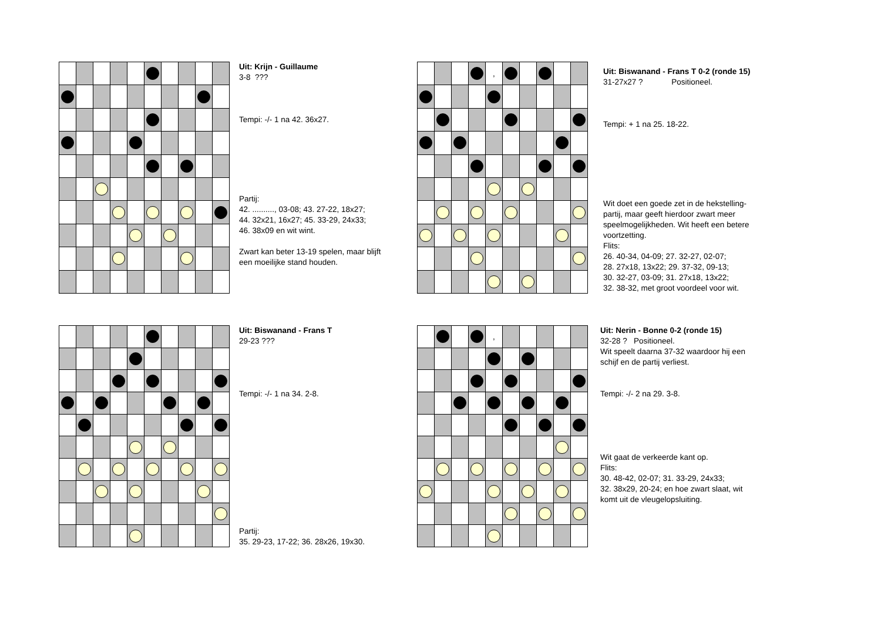Uit: Krijn - Guillaume
3-8 ???
Tempi: -/- 1 na 42. 36x27.
Partij:
42. .........., 03-08; 43. 27-22, 18x27;
44. 32x21, 16x27; 45. 33-29, 24x33;
46. 38x09 en wit wint.
Zwart kan beter 13-19 spelen, maar blijft
een moeilijke stand houden.
| | | | | , | | | | | |
Uit: Biswanand - Frans T 0-2 (ronde 15)
31-27x27 ? Positioneel.
Tempi: + 1 na 25. 18-22.
Wit doet een goede zet in de hekstelling-
partij, maar geeft hierdoor zwart meer
speelmogelijkheden. Wit heeft een betere
voortzetting.
Flits:
26. 40-34, 04-09; 27. 32-27, 02-07;
28. 27x18, 13x22; 29. 37-32, 09-13;
30. 32-27, 03-09; 31. 27x18, 13x22;
32. 38-32, met groot voordeel voor wit.
Uit: Biswanand - Frans T
29-23 ???
Tempi: -/- 1 na 34. 2-8.
Partij:
35. 29-23, 17-22; 36. 28x26, 19x30.
| | | | | , | | | | | |
Uit: Nerin - Bonne 0-2 (ronde 15)
32-28 ? Positioneel.
Wit speelt daarna 37-32 waardoor hij een
schijf en de partij verliest.
Tempi: -/- 2 na 29. 3-8.
Wit gaat de verkeerde kant op.
Flits:
30. 48-42, 02-07; 31. 33-29, 24x33;
32. 38x29, 20-24; en hoe zwart slaat, wit
komt uit de vleugelopsluiting.